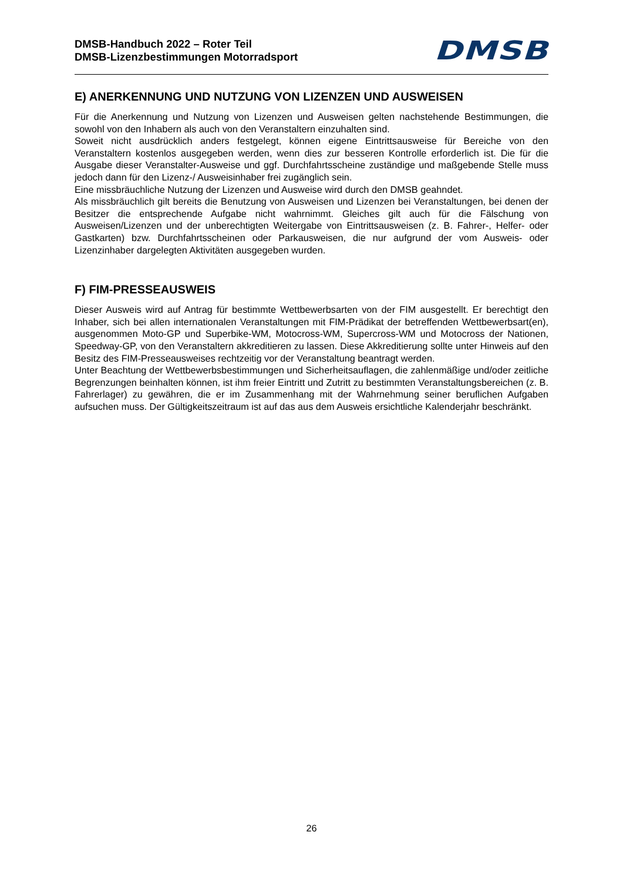DMSB-Handbuch 2022 – Roter Teil
DMSB-Lizenzbestimmungen Motorradsport
DMSB
E) ANERKENNUNG UND NUTZUNG VON LIZENZEN UND AUSWEISEN
Für die Anerkennung und Nutzung von Lizenzen und Ausweisen gelten nachstehende Bestimmungen, die sowohl von den Inhabern als auch von den Veranstaltern einzuhalten sind.
Soweit nicht ausdrücklich anders festgelegt, können eigene Eintrittsausweise für Bereiche von den Veranstaltern kostenlos ausgegeben werden, wenn dies zur besseren Kontrolle erforderlich ist. Die für die Ausgabe dieser Veranstalter-Ausweise und ggf. Durchfahrtsscheine zuständige und maßgebende Stelle muss jedoch dann für den Lizenz-/ Ausweisinhaber frei zugänglich sein.
Eine missbräuchliche Nutzung der Lizenzen und Ausweise wird durch den DMSB geahndet.
Als missbräuchlich gilt bereits die Benutzung von Ausweisen und Lizenzen bei Veranstaltungen, bei denen der Besitzer die entsprechende Aufgabe nicht wahrnimmt. Gleiches gilt auch für die Fälschung von Ausweisen/Lizenzen und der unberechtigten Weitergabe von Eintrittsausweisen (z. B. Fahrer-, Helfer- oder Gastkarten) bzw. Durchfahrtsscheinen oder Parkausweisen, die nur aufgrund der vom Ausweis- oder Lizenzinhaber dargelegten Aktivitäten ausgegeben wurden.
F) FIM-PRESSEAUSWEIS
Dieser Ausweis wird auf Antrag für bestimmte Wettbewerbsarten von der FIM ausgestellt. Er berechtigt den Inhaber, sich bei allen internationalen Veranstaltungen mit FIM-Prädikat der betreffenden Wettbewerbsart(en), ausgenommen Moto-GP und Superbike-WM, Motocross-WM, Supercross-WM und Motocross der Nationen, Speedway-GP, von den Veranstaltern akkreditieren zu lassen. Diese Akkreditierung sollte unter Hinweis auf den Besitz des FIM-Presseausweises rechtzeitig vor der Veranstaltung beantragt werden.
Unter Beachtung der Wettbewerbsbestimmungen und Sicherheitsauflagen, die zahlenmäßige und/oder zeitliche Begrenzungen beinhalten können, ist ihm freier Eintritt und Zutritt zu bestimmten Veranstaltungsbereichen (z. B. Fahrerlager) zu gewähren, die er im Zusammenhang mit der Wahrnehmung seiner beruflichen Aufgaben aufsuchen muss. Der Gültigkeitszeitraum ist auf das aus dem Ausweis ersichtliche Kalenderjahr beschränkt.
26